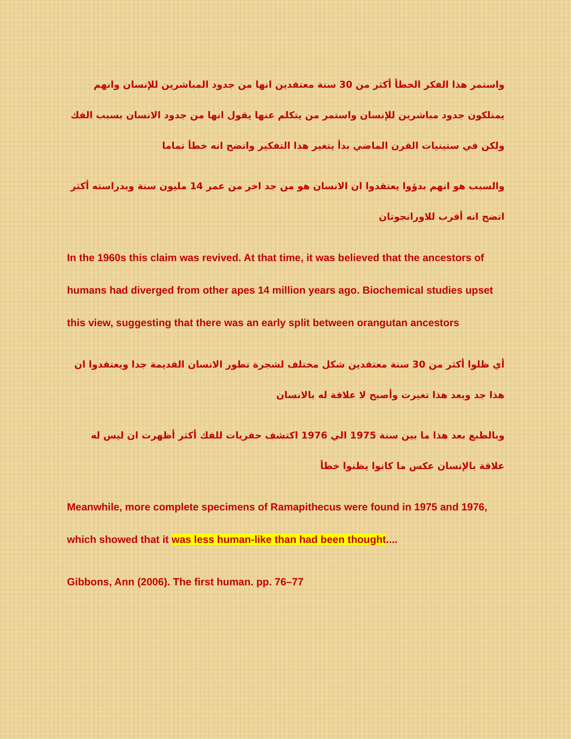واستمر هذا الفكر الخطأ أكثر من 30 سنة معتقدين انها من جدود المباشرين للإنسان وانهم يمتلكون جدود مباشرين للإنسان واستمر من يتكلم عنها يقول انها من جدود الانسان بسبب الفك ولكن في ستينيات القرن الماضي بدأ يتغير هذا التفكير واتضح انه خطأ تماما
والسبب هو انهم بدؤوا يعتقدوا ان الانسان هو من جد اخر من عمر 14 مليون سنة وبدراسته أكثر اتضح انه أقرب للاورانجوتان
In the 1960s this claim was revived. At that time, it was believed that the ancestors of humans had diverged from other apes 14 million years ago. Biochemical studies upset this view, suggesting that there was an early split between orangutan ancestors
أي ظلوا أكثر من 30 سنة معتقدين شكل مختلف لشجرة تطور الانسان القديمة جدا ويعتقدوا ان هذا جد وبعد هذا تغيرت وأصبح لا علاقة له بالانسان
وبالطبع بعد هذا ما بين سنة 1975 الي 1976 اكتشف حفريات للفك أكثر أظهرت ان ليس له علاقة بالإنسان عكس ما كانوا يظنوا خطأ
Meanwhile, more complete specimens of Ramapithecus were found in 1975 and 1976, which showed that it was less human-like than had been thought....
Gibbons, Ann (2006). The first human. pp. 76–77